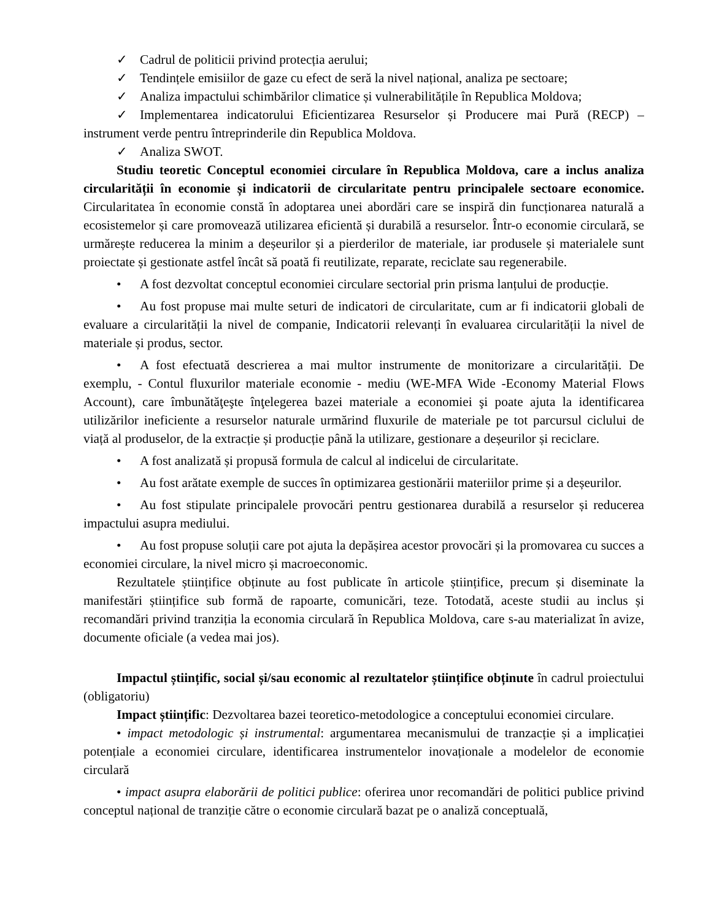✓ Cadrul de politicii privind protecția aerului;
✓ Tendințele emisiilor de gaze cu efect de seră la nivel național, analiza pe sectoare;
✓ Analiza impactului schimbărilor climatice și vulnerabilitățile în Republica Moldova;
✓ Implementarea indicatorului Eficientizarea Resurselor și Producere mai Pură (RECP) – instrument verde pentru întreprinderile din Republica Moldova.
✓ Analiza SWOT.
Studiu teoretic Conceptul economiei circulare în Republica Moldova, care a inclus analiza circularității în economie și indicatorii de circularitate pentru principalele sectoare economice. Circularitatea în economie constă în adoptarea unei abordări care se inspiră din funcționarea naturală a ecosistemelor și care promovează utilizarea eficientă și durabilă a resurselor. Într-o economie circulară, se urmărește reducerea la minim a deșeurilor și a pierderilor de materiale, iar produsele și materialele sunt proiectate și gestionate astfel încât să poată fi reutilizate, reparate, reciclate sau regenerabile.
• A fost dezvoltat conceptul economiei circulare sectorial prin prisma lanțului de producție.
• Au fost propuse mai multe seturi de indicatori de circularitate, cum ar fi indicatorii globali de evaluare a circularității la nivel de companie, Indicatorii relevanți în evaluarea circularității la nivel de materiale și produs, sector.
• A fost efectuată descrierea a mai multor instrumente de monitorizare a circularității. De exemplu, - Contul fluxurilor materiale economie - mediu (WE-MFA Wide -Economy Material Flows Account), care îmbunătăţeşte înţelegerea bazei materiale a economiei şi poate ajuta la identificarea utilizărilor ineficiente a resurselor naturale urmărind fluxurile de materiale pe tot parcursul ciclului de viață al produselor, de la extracție și producție până la utilizare, gestionare a deșeurilor și reciclare.
• A fost analizată și propusă formula de calcul al indicelui de circularitate.
• Au fost arătate exemple de succes în optimizarea gestionării materiilor prime și a deșeurilor.
• Au fost stipulate principalele provocări pentru gestionarea durabilă a resurselor și reducerea impactului asupra mediului.
• Au fost propuse soluții care pot ajuta la depășirea acestor provocări și la promovarea cu succes a economiei circulare, la nivel micro și macroeconomic.
Rezultatele științifice obținute au fost publicate în articole științifice, precum și diseminate la manifestări științifice sub formă de rapoarte, comunicări, teze. Totodată, aceste studii au inclus și recomandări privind tranziția la economia circulară în Republica Moldova, care s-au materializat în avize, documente oficiale (a vedea mai jos).
Impactul științific, social și/sau economic al rezultatelor științifice obținute în cadrul proiectului (obligatoriu)
Impact științific: Dezvoltarea bazei teoretico-metodologice a conceptului economiei circulare.
• impact metodologic și instrumental: argumentarea mecanismului de tranzacție și a implicației potențiale a economiei circulare, identificarea instrumentelor inovaționale a modelelor de economie circulară
• impact asupra elaborării de politici publice: oferirea unor recomandări de politici publice privind conceptul național de tranziție către o economie circulară bazat pe o analiză conceptuală,